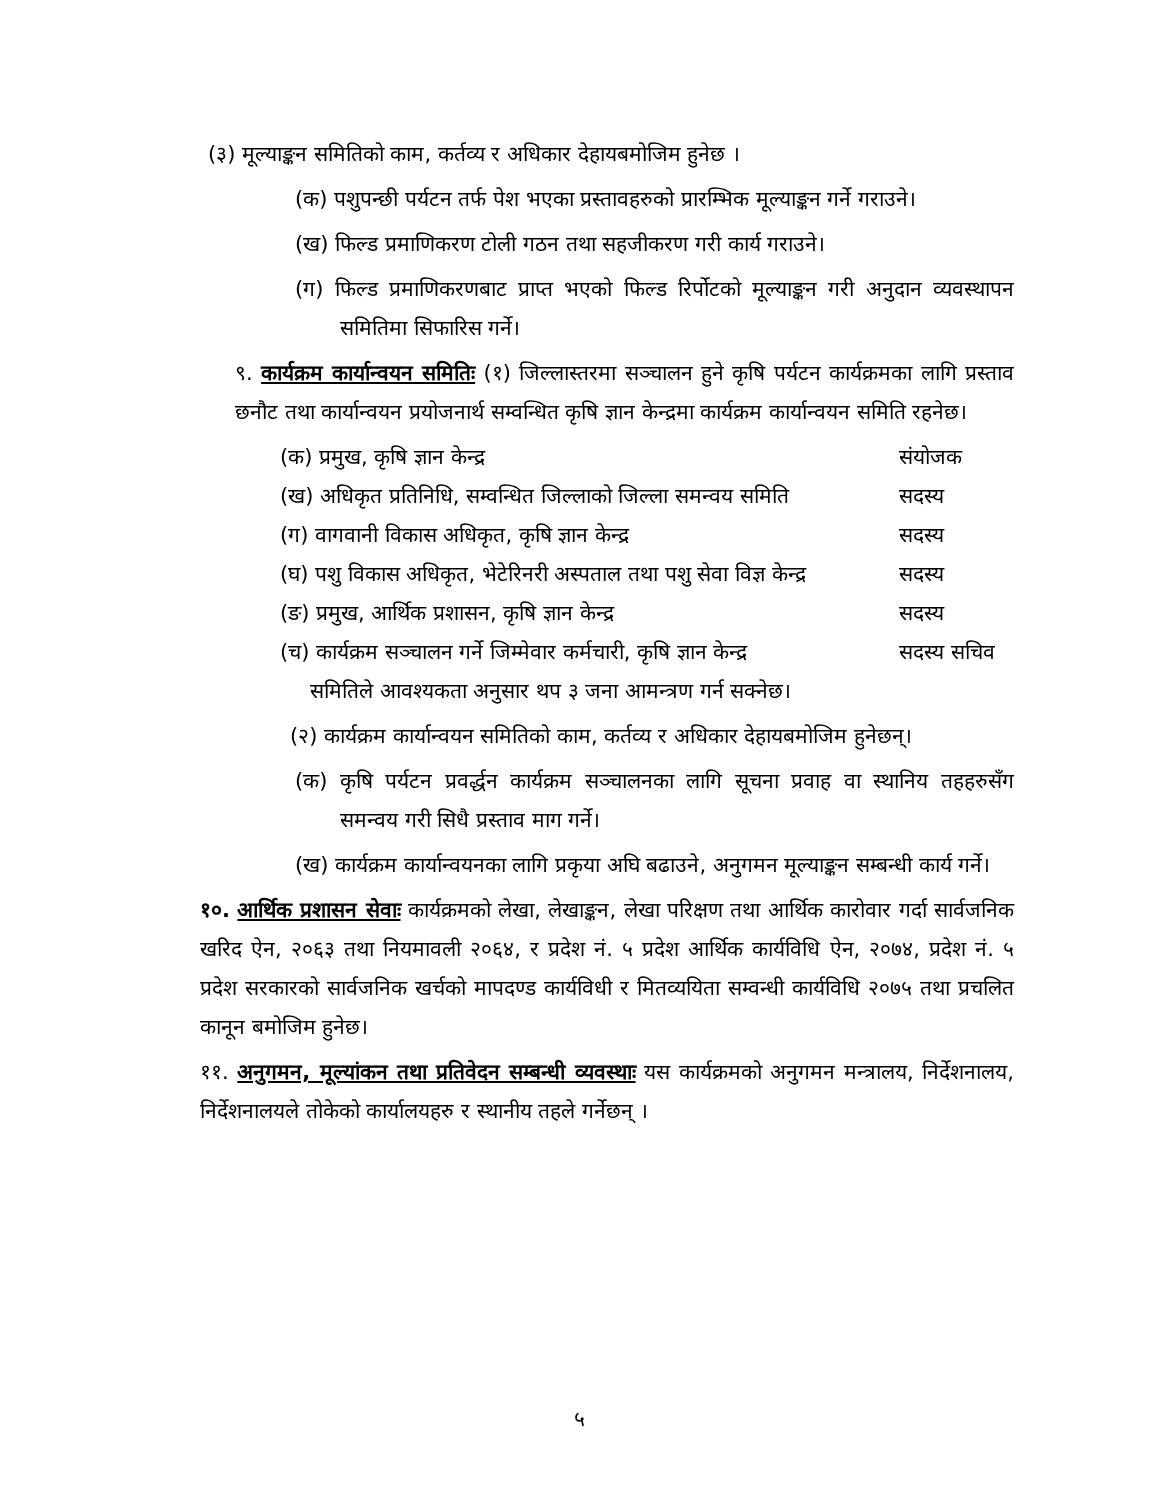(३) मूल्याङ्कन समितिको काम, कर्तव्य र अधिकार देहायबमोजिम हुनेछ ।
(क) पशुपन्छी पर्यटन तर्फ पेश भएका प्रस्तावहरुको प्रारम्भिक मूल्याङ्कन गर्ने गराउने।
(ख) फिल्ड प्रमाणिकरण टोली गठन तथा सहजीकरण गरी कार्य गराउने।
(ग) फिल्ड प्रमाणिकरणबाट प्राप्त भएको फिल्ड रिर्पोटको मूल्याङ्कन गरी अनुदान व्यवस्थापन समितिमा सिफारिस गर्ने।
९. कार्यक्रम कार्यान्वयन समितिः (१) जिल्लास्तरमा सञ्चालन हुने कृषि पर्यटन कार्यक्रमका लागि प्रस्ताव छनौट तथा कार्यान्वयन प्रयोजनार्थ सम्वन्धित कृषि ज्ञान केन्द्रमा कार्यक्रम कार्यान्वयन समिति रहनेछ।
(क) प्रमुख, कृषि ज्ञान केन्द्र संयोजक
(ख) अधिकृत प्रतिनिधि, सम्वन्धित जिल्लाको जिल्ला समन्वय समिति
सदस्य
(ग) वागवानी विकास अधिकृत, कृषि ज्ञान केन्द्र
सदस्य
(घ) पशु विकास अधिकृत, भेटेरिनरी अस्पताल तथा पशु सेवा विज्ञ केन्द्र
सदस्य
(ङ) प्रमुख, आर्थिक प्रशासन, कृषि ज्ञान केन्द्र
सदस्य
(च) कार्यक्रम सञ्चालन गर्ने जिम्मेवार कर्मचारी, कृषि ज्ञान केन्द्र
सदस्य सचिव
समितिले आवश्यकता अनुसार थप ३ जना आमन्त्रण गर्न सक्नेछ।
(२) कार्यक्रम कार्यान्वयन समितिको काम, कर्तव्य र अधिकार देहायबमोजिम हुनेछन्।
(क) कृषि पर्यटन प्रवर्द्धन कार्यक्रम सञ्चालनका लागि सूचना प्रवाह वा स्थानिय तहहरुसँग समन्वय गरी सिधै प्रस्ताव माग गर्ने।
(ख) कार्यक्रम कार्यान्वयनका लागि प्रकृया अघि बढाउने, अनुगमन मूल्याङ्कन सम्बन्धी कार्य गर्ने।
१०. आर्थिक प्रशासन सेवाः कार्यक्रमको लेखा, लेखाङ्कन, लेखा परिक्षण तथा आर्थिक कारोवार गर्दा सार्वजनिक खरिद ऐन, २०६३ तथा नियमावली २०६४, र प्रदेश नं. ५ प्रदेश आर्थिक कार्यविधि ऐन, २०७४, प्रदेश नं. ५ प्रदेश सरकारको सार्वजनिक खर्चको मापदण्ड कार्यविधी र मितव्ययिता सम्वन्धी कार्यविधि २०७५ तथा प्रचलित कानून बमोजिम हुनेछ।
११. अनुगमन, मूल्यांकन तथा प्रतिवेदन सम्बन्धी व्यवस्थाः यस कार्यक्रमको अनुगमन मन्त्रालय, निर्देशनालय, निर्देशनालयले तोकेको कार्यालयहरु र स्थानीय तहले गर्नेछन् ।
५